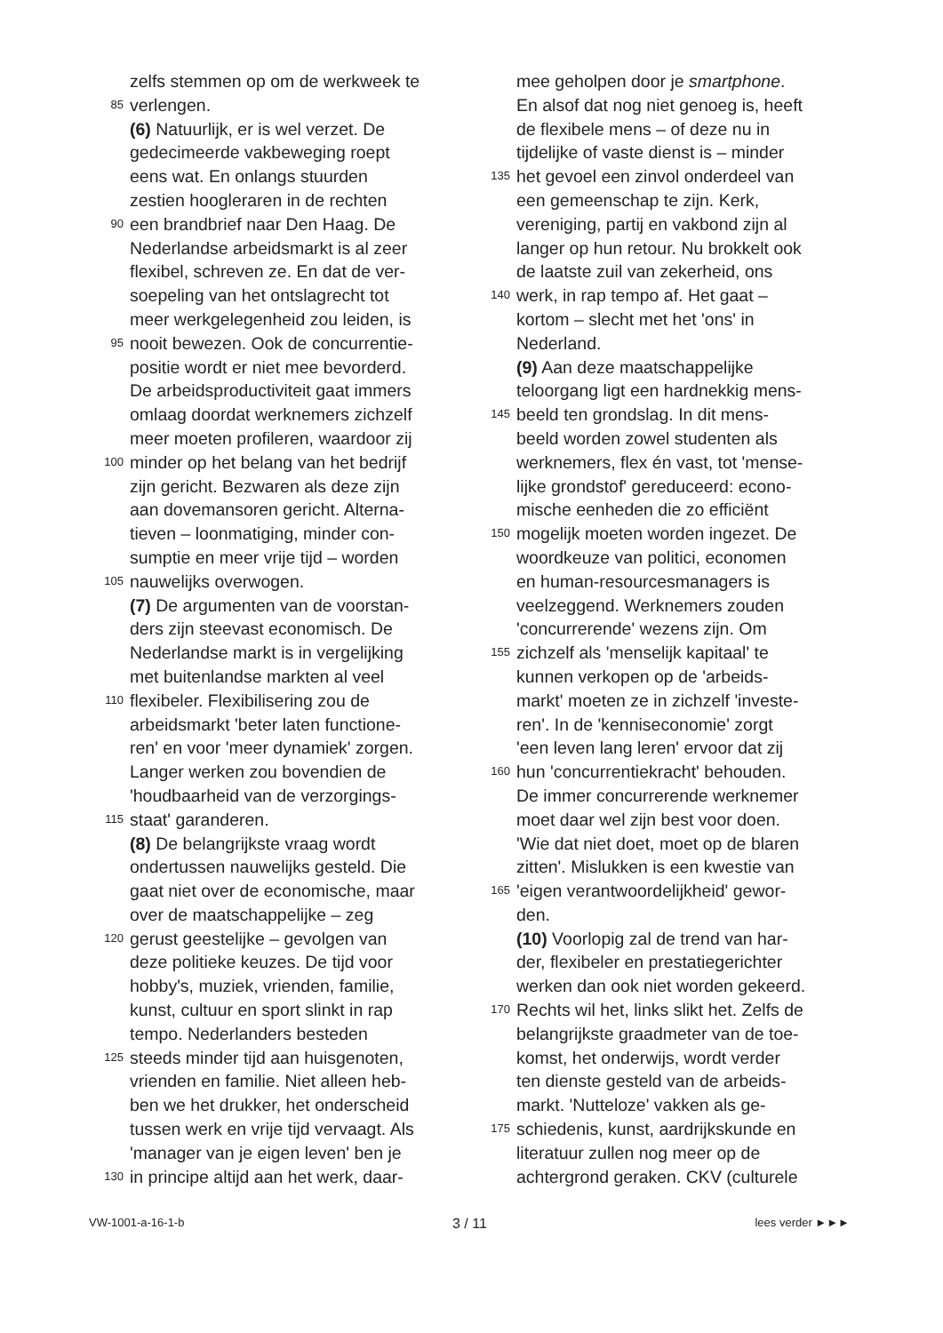zelfs stemmen op om de werkweek te
85 verlengen.
(6) Natuurlijk, er is wel verzet. De
gedecimeerde vakbeweging roept
eens wat. En onlangs stuurden
zestien hoogleraren in de rechten
90 een brandbrief naar Den Haag. De
Nederlandse arbeidsmarkt is al zeer
flexibel, schreven ze. En dat de ver-
soepeling van het ontslagrecht tot
meer werkgelegenheid zou leiden, is
95 nooit bewezen. Ook de concurrentie-
positie wordt er niet mee bevorderd.
De arbeidsproductiviteit gaat immers
omlaag doordat werknemers zichzelf
meer moeten profileren, waardoor zij
100 minder op het belang van het bedrijf
zijn gericht. Bezwaren als deze zijn
aan dovemansoren gericht. Alterna-
tieven – loonmatiging, minder con-
sumptie en meer vrije tijd – worden
105 nauwelijks overwogen.
(7) De argumenten van de voorstan-
ders zijn steevast economisch. De
Nederlandse markt is in vergelijking
met buitenlandse markten al veel
110 flexibeler. Flexibilisering zou de
arbeidsmarkt 'beter laten functione-
ren' en voor 'meer dynamiek' zorgen.
Langer werken zou bovendien de
'houdbaarheid van de verzorgings-
115 staat' garanderen.
(8) De belangrijkste vraag wordt
ondertussen nauwelijks gesteld. Die
gaat niet over de economische, maar
over de maatschappelijke – zeg
120 gerust geestelijke – gevolgen van
deze politieke keuzes. De tijd voor
hobby's, muziek, vrienden, familie,
kunst, cultuur en sport slinkt in rap
tempo. Nederlanders besteden
125 steeds minder tijd aan huisgenoten,
vrienden en familie. Niet alleen heb-
ben we het drukker, het onderscheid
tussen werk en vrije tijd vervaagt. Als
'manager van je eigen leven' ben je
130 in principe altijd aan het werk, daar-
mee geholpen door je smartphone.
En alsof dat nog niet genoeg is, heeft
de flexibele mens – of deze nu in
tijdelijke of vaste dienst is – minder
135 het gevoel een zinvol onderdeel van
een gemeenschap te zijn. Kerk,
vereniging, partij en vakbond zijn al
langer op hun retour. Nu brokkelt ook
de laatste zuil van zekerheid, ons
140 werk, in rap tempo af. Het gaat –
kortom – slecht met het 'ons' in
Nederland.
(9) Aan deze maatschappelijke
teloorgang ligt een hardnekkig mens-
145 beeld ten grondslag. In dit mens-
beeld worden zowel studenten als
werknemers, flex én vast, tot 'mense-
lijke grondstof' gereduceerd: econo-
mische eenheden die zo efficiënt
150 mogelijk moeten worden ingezet. De
woordkeuze van politici, economen
en human-resourcesmanagers is
veelzeggend. Werknemers zouden
'concurrerende' wezens zijn. Om
155 zichzelf als 'menselijk kapitaal' te
kunnen verkopen op de 'arbeids-
markt' moeten ze in zichzelf 'investe-
ren'. In de 'kenniseconomie' zorgt
'een leven lang leren' ervoor dat zij
160 hun 'concurrentiekracht' behouden.
De immer concurrerende werknemer
moet daar wel zijn best voor doen.
'Wie dat niet doet, moet op de blaren
zitten'. Mislukken is een kwestie van
165 'eigen verantwoordelijkheid' gewor-
den.
(10) Voorlopig zal de trend van har-
der, flexibeler en prestatiegerichter
werken dan ook niet worden gekeerd.
170 Rechts wil het, links slikt het. Zelfs de
belangrijkste graadmeter van de toe-
komst, het onderwijs, wordt verder
ten dienste gesteld van de arbeids-
markt. 'Nutteloze' vakken als ge-
175 schiedenis, kunst, aardrijkskunde en
literatuur zullen nog meer op de
achtergrond geraken. CKV (culturele
VW-1001-a-16-1-b 3 / 11 lees verder ►►►